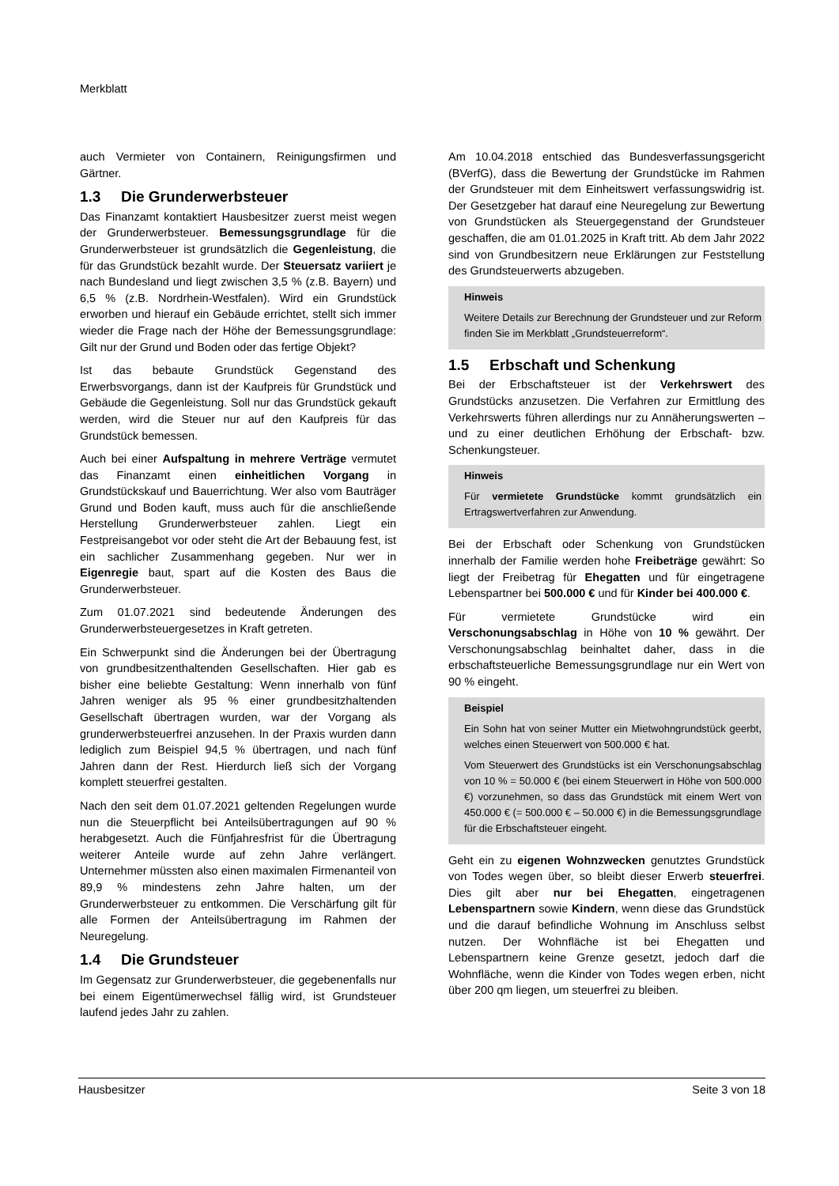Merkblatt
auch Vermieter von Containern, Reinigungsfirmen und Gärtner.
1.3 Die Grunderwerbsteuer
Das Finanzamt kontaktiert Hausbesitzer zuerst meist wegen der Grunderwerbsteuer. Bemessungsgrundlage für die Grunderwerbsteuer ist grundsätzlich die Gegenleistung, die für das Grundstück bezahlt wurde. Der Steuersatz variiert je nach Bundesland und liegt zwischen 3,5 % (z.B. Bayern) und 6,5 % (z.B. Nordrhein-Westfalen). Wird ein Grundstück erworben und hierauf ein Gebäude errichtet, stellt sich immer wieder die Frage nach der Höhe der Bemessungsgrundlage: Gilt nur der Grund und Boden oder das fertige Objekt?
Ist das bebaute Grundstück Gegenstand des Erwerbsvorgangs, dann ist der Kaufpreis für Grundstück und Gebäude die Gegenleistung. Soll nur das Grundstück gekauft werden, wird die Steuer nur auf den Kaufpreis für das Grundstück bemessen.
Auch bei einer Aufspaltung in mehrere Verträge vermutet das Finanzamt einen einheitlichen Vorgang in Grundstückskauf und Bauerrichtung. Wer also vom Bauträger Grund und Boden kauft, muss auch für die anschließende Herstellung Grunderwerbsteuer zahlen. Liegt ein Festpreisangebot vor oder steht die Art der Bebauung fest, ist ein sachlicher Zusammenhang gegeben. Nur wer in Eigenregie baut, spart auf die Kosten des Baus die Grunderwerbsteuer.
Zum 01.07.2021 sind bedeutende Änderungen des Grunderwerbsteuergesetzes in Kraft getreten.
Ein Schwerpunkt sind die Änderungen bei der Übertragung von grundbesitzenthaltenden Gesellschaften. Hier gab es bisher eine beliebte Gestaltung: Wenn innerhalb von fünf Jahren weniger als 95 % einer grundbesitzhaltenden Gesellschaft übertragen wurden, war der Vorgang als grunderwerbsteuerfrei anzusehen. In der Praxis wurden dann lediglich zum Beispiel 94,5 % übertragen, und nach fünf Jahren dann der Rest. Hierdurch ließ sich der Vorgang komplett steuerfrei gestalten.
Nach den seit dem 01.07.2021 geltenden Regelungen wurde nun die Steuerpflicht bei Anteilsübertragungen auf 90 % herabgesetzt. Auch die Fünfjahresfrist für die Übertragung weiterer Anteile wurde auf zehn Jahre verlängert. Unternehmer müssten also einen maximalen Firmenanteil von 89,9 % mindestens zehn Jahre halten, um der Grunderwerbsteuer zu entkommen. Die Verschärfung gilt für alle Formen der Anteilsübertragung im Rahmen der Neuregelung.
1.4 Die Grundsteuer
Im Gegensatz zur Grunderwerbsteuer, die gegebenenfalls nur bei einem Eigentümerwechsel fällig wird, ist Grundsteuer laufend jedes Jahr zu zahlen.
Am 10.04.2018 entschied das Bundesverfassungsgericht (BVerfG), dass die Bewertung der Grundstücke im Rahmen der Grundsteuer mit dem Einheitswert verfassungswidrig ist. Der Gesetzgeber hat darauf eine Neuregelung zur Bewertung von Grundstücken als Steuergegenstand der Grundsteuer geschaffen, die am 01.01.2025 in Kraft tritt. Ab dem Jahr 2022 sind von Grundbesitzern neue Erklärungen zur Feststellung des Grundsteuerwerts abzugeben.
Hinweis
Weitere Details zur Berechnung der Grundsteuer und zur Reform finden Sie im Merkblatt „Grundsteuerreform“.
1.5 Erbschaft und Schenkung
Bei der Erbschaftsteuer ist der Verkehrswert des Grundstücks anzusetzen. Die Verfahren zur Ermittlung des Verkehrswerts führen allerdings nur zu Annäherungswerten – und zu einer deutlichen Erhöhung der Erbschaft- bzw. Schenkungsteuer.
Hinweis
Für vermietete Grundstücke kommt grundsätzlich ein Ertragswertverfahren zur Anwendung.
Bei der Erbschaft oder Schenkung von Grundstücken innerhalb der Familie werden hohe Freibeträge gewährt: So liegt der Freibetrag für Ehegatten und für eingetragene Lebenspartner bei 500.000 € und für Kinder bei 400.000 €.
Für vermietete Grundstücke wird ein Verschonungsabschlag in Höhe von 10 % gewährt. Der Verschonungsabschlag beinhaltet daher, dass in die erbschaftsteuerliche Bemessungsgrundlage nur ein Wert von 90 % eingeht.
Beispiel
Ein Sohn hat von seiner Mutter ein Mietwohngrundstück geerbt, welches einen Steuerwert von 500.000 € hat.
Vom Steuerwert des Grundstücks ist ein Verschonungsabschlag von 10 % = 50.000 € (bei einem Steuerwert in Höhe von 500.000 €) vorzunehmen, so dass das Grundstück mit einem Wert von 450.000 € (= 500.000 € – 50.000 €) in die Bemessungsgrundlage für die Erbschaftsteuer eingeht.
Geht ein zu eigenen Wohnzwecken genutztes Grundstück von Todes wegen über, so bleibt dieser Erwerb steuerfrei. Dies gilt aber nur bei Ehegatten, eingetragenen Lebenspartnern sowie Kindern, wenn diese das Grundstück und die darauf befindliche Wohnung im Anschluss selbst nutzen. Der Wohnfläche ist bei Ehegatten und Lebenspartnern keine Grenze gesetzt, jedoch darf die Wohnfläche, wenn die Kinder von Todes wegen erben, nicht über 200 qm liegen, um steuerfrei zu bleiben.
Hausbesitzer Seite 3 von 18